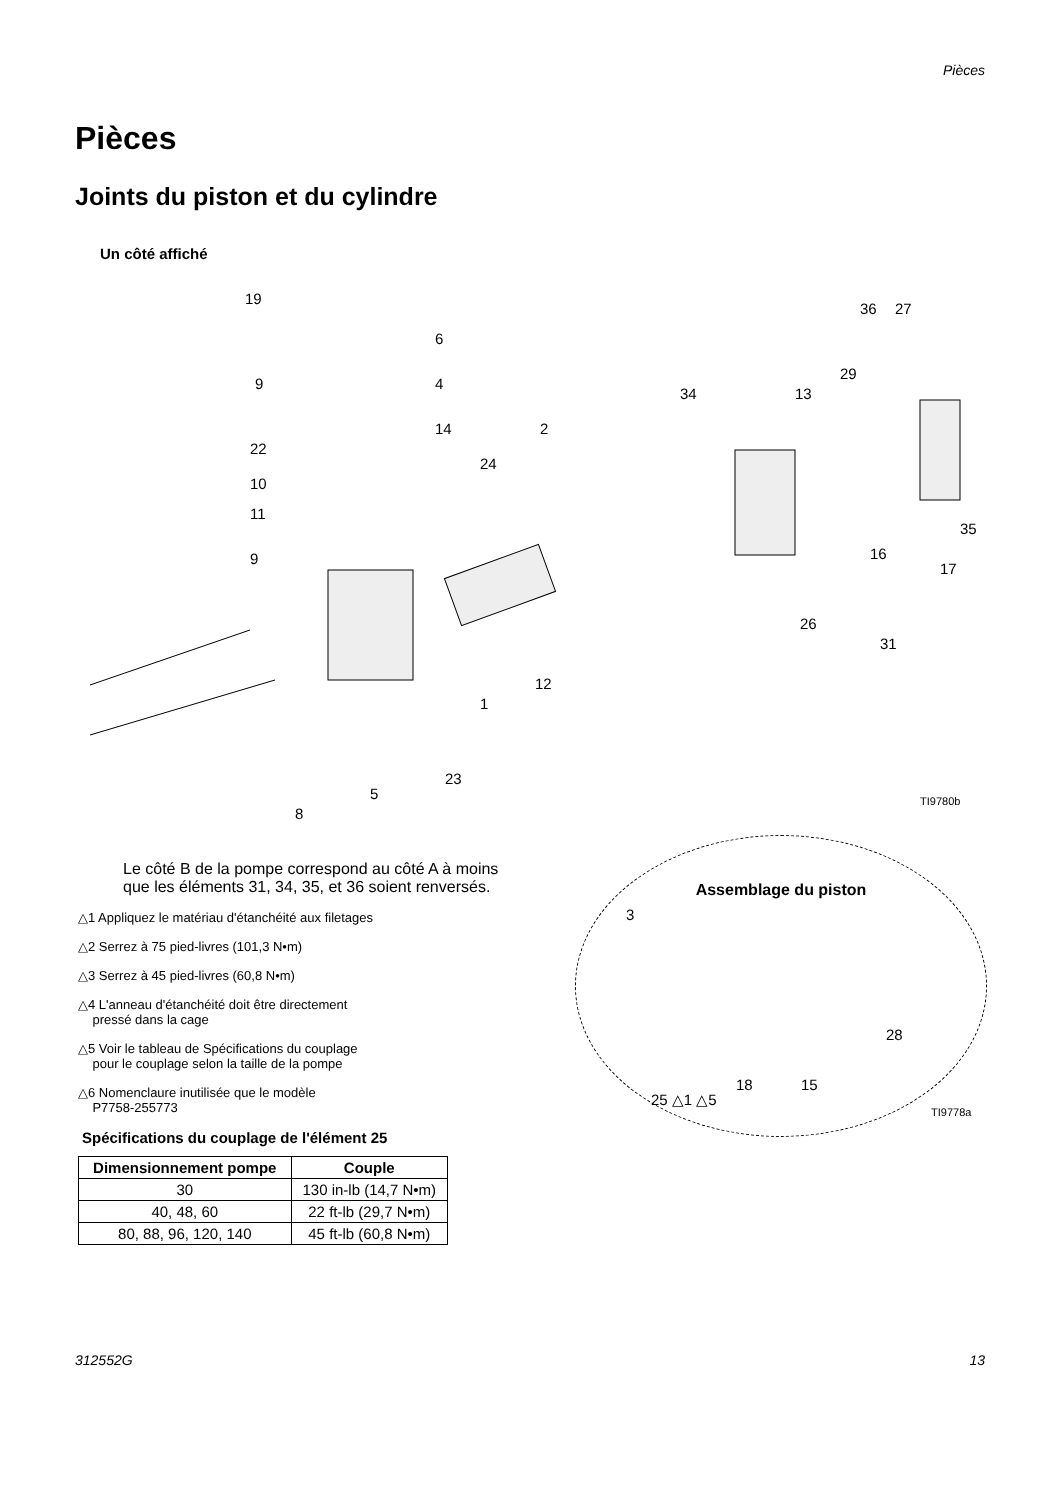Pièces
Pièces
Joints du piston et du cylindre
Un côté affiché
19
6
9 4
14
22
10
11
9
24
2
34
36 27
29
13
35
16
17
26
31
12
1
23
5
8
TI9780b
Le côté B de la pompe correspond au côté A à moins que les éléments 31, 34, 35, et 36 soient renversés.
△1 Appliquez le matériau d'étanchéité aux filetages
△2 Serrez à 75 pied-livres (101,3 N•m)
△3 Serrez à 45 pied-livres (60,8 N•m)
△4 L'anneau d'étanchéité doit être directement
pressé dans la cage
△5 Voir le tableau de Spécifications du couplage
pour le couplage selon la taille de la pompe
△6 Nomenclaure inutilisée que le modèle
P7758-255773
Spécifications du couplage de l'élément 25
| Dimensionnement pompe | Couple |
| --- | --- |
| 30 | 130 in-lb (14,7 N•m) |
| 40, 48, 60 | 22 ft-lb (29,7 N•m) |
| 80, 88, 96, 120, 140 | 45 ft-lb (60,8 N•m) |
Assemblage du piston
3
28
15 18
25 △1 △5
TI9778a
312552G 13